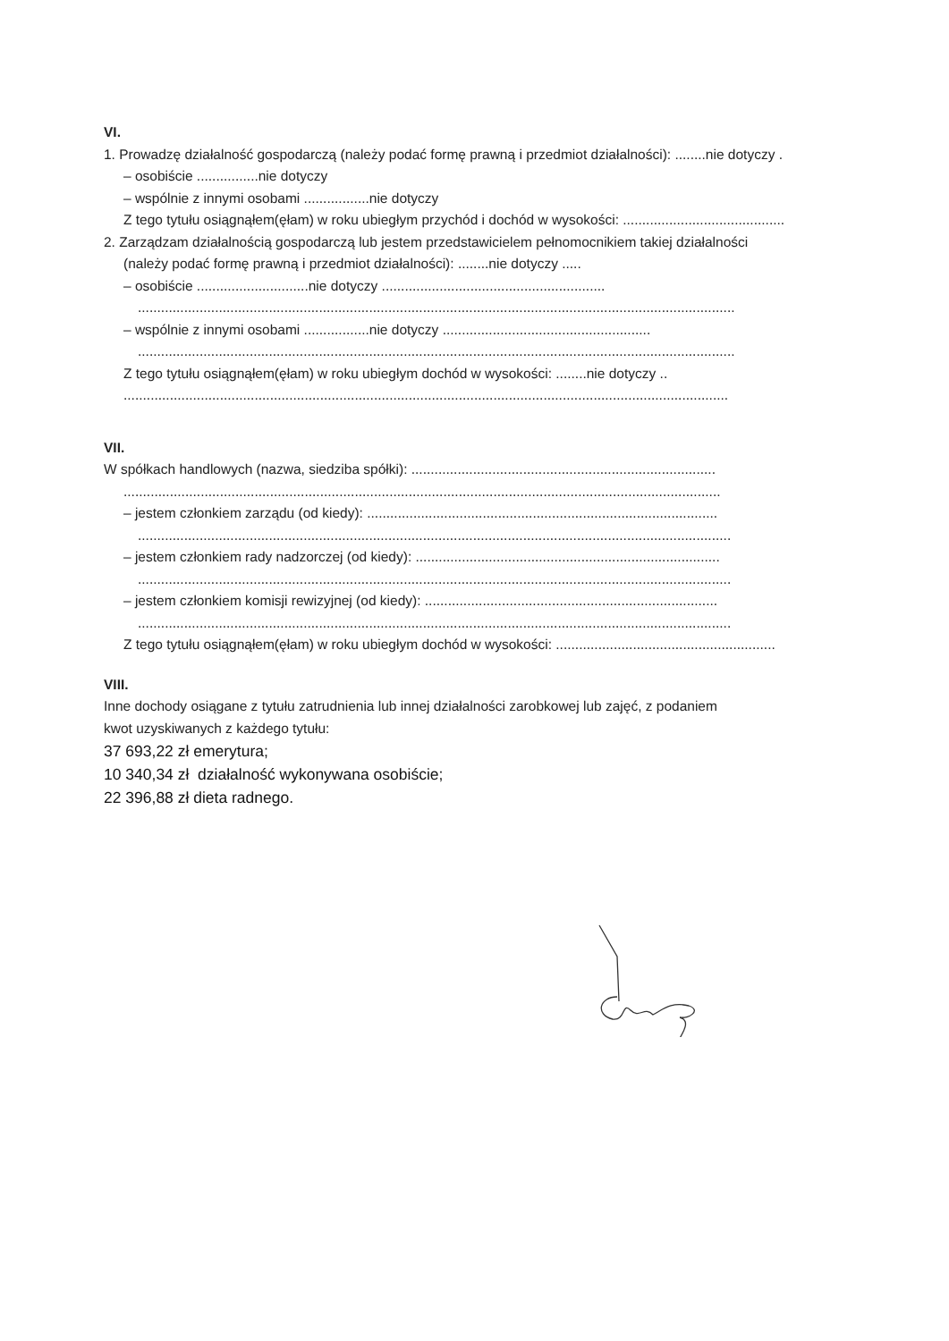VI.
1. Prowadzę działalność gospodarczą (należy podać formę prawną i przedmiot działalności): ........nie dotyczy .
– osobiście ................nie dotyczy
– wspólnie z innymi osobami .................nie dotyczy
Z tego tytułu osiągnąłem(ęłam) w roku ubiegłym przychód i dochód w wysokości: ..........................................
2. Zarządzam działalnością gospodarczą lub jestem przedstawicielem pełnomocnikiem takiej działalności
(należy podać formę prawną i przedmiot działalności): ........nie dotyczy .....
– osobiście .............................nie dotyczy ..........................................................
...........................................................................................................................................................
– wspólnie z innymi osobami .................nie dotyczy ......................................................
...........................................................................................................................................................
Z tego tytułu osiągnąłem(ęłam) w roku ubiegłym dochód w wysokości: ........nie dotyczy ..
.............................................................................................................................................................
VII.
W spółkach handlowych (nazwa, siedziba spółki): ...............................................................................
...........................................................................................................................................................
– jestem członkiem zarządu (od kiedy): ...........................................................................................
..........................................................................................................................................................
– jestem członkiem rady nadzorczej (od kiedy): ...............................................................................
..........................................................................................................................................................
– jestem członkiem komisji rewizyjnej (od kiedy): ............................................................................
..........................................................................................................................................................
Z tego tytułu osiągnąłem(ęłam) w roku ubiegłym dochód w wysokości: .........................................................
VIII.
Inne dochody osiągane z tytułu zatrudnienia lub innej działalności zarobkowej lub zajęć, z podaniem
kwot uzyskiwanych z każdego tytułu:
37 693,22 zł emerytura;
10 340,34 zł działalność wykonywana osobiście;
22 396,88 zł dieta radnego.